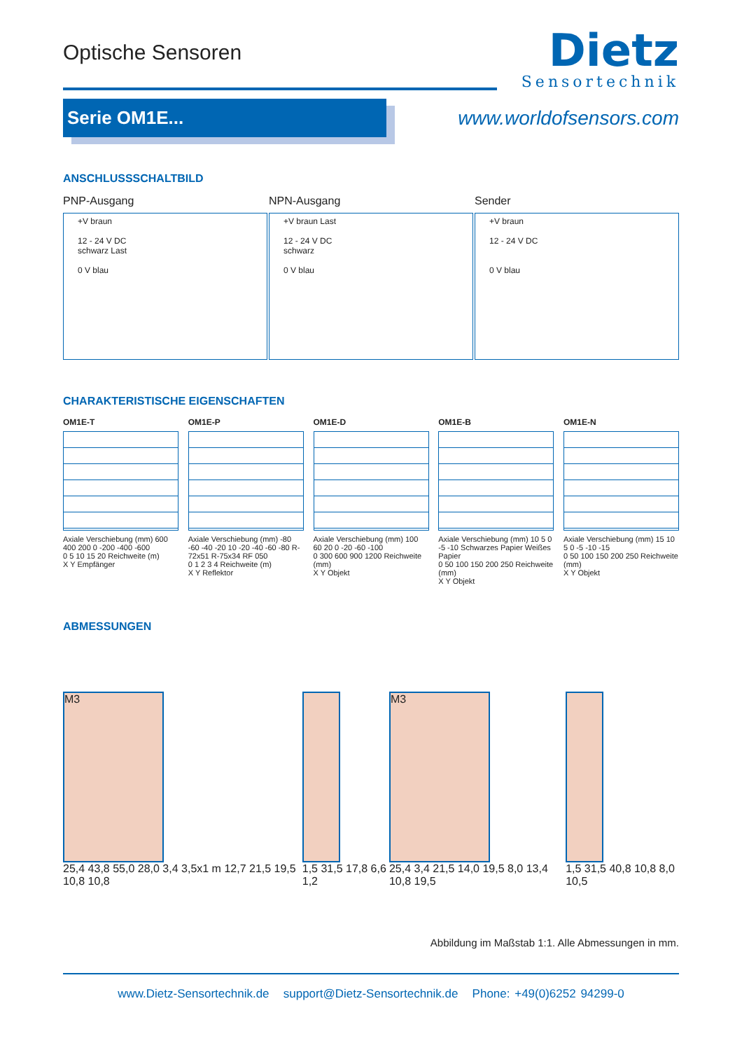Optische Sensoren
Dietz
Sensortechnik
Serie OM1E...
www.worldofsensors.com
ANSCHLUSSSCHALTBILD
PNP-Ausgang
+V braun
12 - 24 V DC
schwarz Last
0 V blau
NPN-Ausgang
+V braun Last
12 - 24 V DC
schwarz
0 V blau
Sender
+V braun
12 - 24 V DC
0 V blau
CHARAKTERISTISCHE EIGENSCHAFTEN
OM1E-T
Axiale Verschiebung (mm) 600 400 200 0 -200 -400 -600
0 5 10 15 20 Reichweite (m)
X Y Empfänger
OM1E-P
Axiale Verschiebung (mm) -80 -60 -40 -20 10 -20 -40 -60 -80 R-72x51 R-75x34 RF 050
0 1 2 3 4 Reichweite (m)
X Y Reflektor
OM1E-D
Axiale Verschiebung (mm) 100 60 20 0 -20 -60 -100
0 300 600 900 1200 Reichweite (mm)
X Y Objekt
OM1E-B
Axiale Verschiebung (mm) 10 5 0 -5 -10 Schwarzes Papier Weißes Papier
0 50 100 150 200 250 Reichweite (mm)
X Y Objekt
OM1E-N
Axiale Verschiebung (mm) 15 10 5 0 -5 -10 -15
0 50 100 150 200 250 Reichweite (mm)
X Y Objekt
ABMESSUNGEN
M3
25,4 43,8 55,0 28,0 3,4 3,5x1 m 12,7 21,5 19,5 10,8 10,8
1,5 31,5 17,8 6,6 1,2
M3
25,4 3,4 21,5 14,0 19,5 8,0 13,4 10,8 19,5
1,5 31,5 40,8 10,8 8,0 10,5
Abbildung im Maßstab 1:1. Alle Abmessungen in mm.
www.Dietz-Sensortechnik.de support@Dietz-Sensortechnik.de Phone: +49(0)6252 94299-0